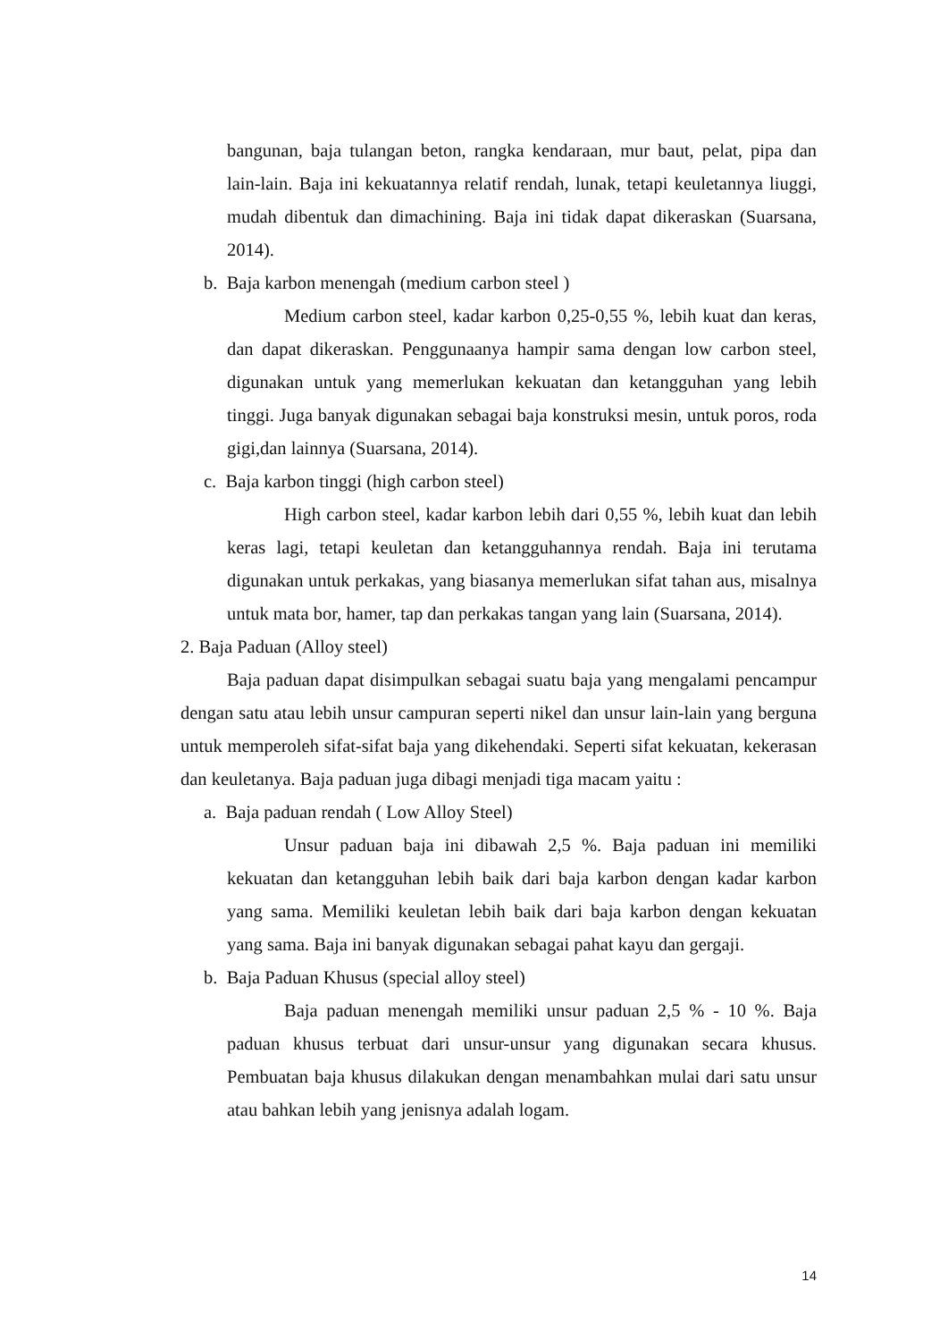bangunan, baja tulangan beton, rangka kendaraan, mur baut, pelat, pipa dan lain-lain. Baja ini kekuatannya relatif rendah, lunak, tetapi keuletannya liuggi, mudah dibentuk dan dimachining. Baja ini tidak dapat dikeraskan (Suarsana, 2014).
b. Baja karbon menengah (medium carbon steel )
Medium carbon steel, kadar karbon 0,25-0,55 %, lebih kuat dan keras, dan dapat dikeraskan. Penggunaanya hampir sama dengan low carbon steel, digunakan untuk yang memerlukan kekuatan dan ketangguhan yang lebih tinggi. Juga banyak digunakan sebagai baja konstruksi mesin, untuk poros, roda gigi,dan lainnya (Suarsana, 2014).
c. Baja karbon tinggi (high carbon steel)
High carbon steel, kadar karbon lebih dari 0,55 %, lebih kuat dan lebih keras lagi, tetapi keuletan dan ketangguhannya rendah. Baja ini terutama digunakan untuk perkakas, yang biasanya memerlukan sifat tahan aus, misalnya untuk mata bor, hamer, tap dan perkakas tangan yang lain (Suarsana, 2014).
2. Baja Paduan (Alloy steel)
Baja paduan dapat disimpulkan sebagai suatu baja yang mengalami pencampur dengan satu atau lebih unsur campuran seperti nikel dan unsur lain-lain yang berguna untuk memperoleh sifat-sifat baja yang dikehendaki. Seperti sifat kekuatan, kekerasan dan keuletanya. Baja paduan juga dibagi menjadi tiga macam yaitu :
a. Baja paduan rendah ( Low Alloy Steel)
Unsur paduan baja ini dibawah 2,5 %. Baja paduan ini memiliki kekuatan dan ketangguhan lebih baik dari baja karbon dengan kadar karbon yang sama. Memiliki keuletan lebih baik dari baja karbon dengan kekuatan yang sama. Baja ini banyak digunakan sebagai pahat kayu dan gergaji.
b. Baja Paduan Khusus (special alloy steel)
Baja paduan menengah memiliki unsur paduan 2,5 % - 10 %. Baja paduan khusus terbuat dari unsur-unsur yang digunakan secara khusus. Pembuatan baja khusus dilakukan dengan menambahkan mulai dari satu unsur atau bahkan lebih yang jenisnya adalah logam.
14